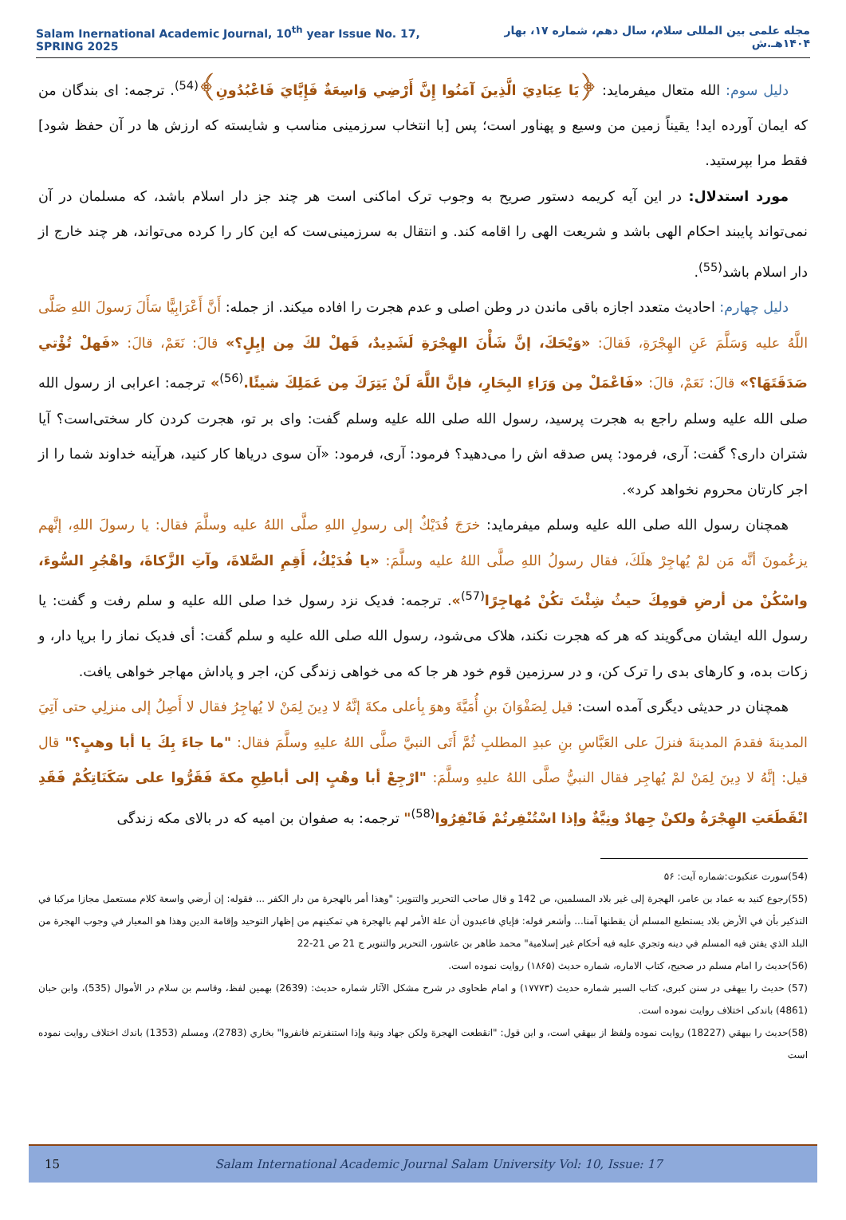Salam Inernational Academic Journal, 10<sup>th</sup> year Issue No. 17, SPRING 2025 مجله علمی بین المللی سلام، سال دهم، شماره ۱۷، بهار ۱۴۰۴هـ.ش
دلیل سوم: الله متعال میفرماید: ﴿يَا عِبَادِيَ الَّذِينَ آمَنُوا إِنَّ أَرْضِي وَاسِعَةٌ فَإِيَّايَ فَاعْبُدُونِ﴾<sup>(54)</sup>. ترجمه: ای بندگان من که ایمان آورده اید! یقیناً زمین من وسیع و پهناور است؛ پس [با انتخاب سرزمینی مناسب و شایسته که ارزش ها در آن حفظ شود] فقط مرا بپرستید.
مورد استدلال: در این آیه کریمه دستور صریح به وجوب ترک اماکنی است هر چند جز دار اسلام باشد، که مسلمان در آن نمی‌تواند پایبند احکام الهی باشد و شریعت الهی را اقامه کند. و انتقال به سرزمینی‌ست که این کار را کرده می‌تواند، هر چند خارج از دار اسلام باشد<sup>(55)</sup>.
دلیل چهارم: احادیث متعدد اجازه باقی ماندن در وطن اصلی و عدم هجرت را افاده میکند. از جمله: أَنَّ أَعْرَابِيًّا سَأَلَ رَسولَ اللهِ صَلَّى اللَّهُ عليه وَسَلَّمَ عَنِ الهِجْرَةِ، فَقالَ: «وَيْحَكَ، إنَّ شَأْنَ الهِجْرَةِ لَشَدِيدٌ، فَهلْ لكَ مِن إبِلٍ؟» قالَ: نَعَمْ، قالَ: «فَهلْ تُؤْتي صَدَقَتَهَا؟» قالَ: نَعَمْ، قالَ: «فَاعْمَلْ مِن وَرَاءِ البِحَارِ، فإنَّ اللَّهَ لَنْ يَتِرَكَ مِن عَمَلِكَ شيئًا.<sup>(56)</sup>» ترجمه: اعرابی از رسول الله صلی الله علیه وسلم راجع به هجرت پرسید، رسول الله صلی الله علیه وسلم گفت: وای بر تو، هجرت کردن کار سختی‌است؟ آیا شتران داری؟ گفت: آری، فرمود: پس صدقه اش را می‌دهید؟ فرمود: آری، فرمود: «آن سوی دریاها کار کنید، هرآینه خداوند شما را از اجر کارتان محروم نخواهد کرد».
همچنان رسول الله صلی الله علیه وسلم میفرماید: خرَجَ فُدَيْكٌ إلى رسولِ اللهِ صلَّى اللهُ عليه وسلَّمَ فقال: يا رسولَ اللهِ، إنَّهم يزعُمونَ أنَّه مَن لمْ يُهاجِرْ هلَكَ، فقال رسولُ اللهِ صلَّى اللهُ عليه وسلَّمَ: «يا فُدَيْكُ، أَقِمِ الصَّلاةَ، وآتِ الزَّكاةَ، واهْجُرِ السُّوءَ، واسْكُنْ من أرضِ قومِكَ حيثُ شِئْتَ تكُنْ مُهاجِرًا<sup>(57)</sup>». ترجمه: فدیک نزد رسول خدا صلی الله علیه و سلم رفت و گفت: یا رسول الله ایشان می‌گویند که هر که هجرت نکند، هلاک می‌شود، رسول الله صلی الله علیه و سلم گفت: أی فدیک نماز را برپا دار، و زکات بده، و کارهای بدی را ترک کن، و در سرزمین قوم خود هر جا که می خواهی زندگی کن، اجر و پاداش مهاجر خواهی یافت.
همچنان در حدیثی دیگری آمده است: قيل لِصَفْوَانَ بنِ أُمَيَّةَ وهوَ بِأعلى مكةَ إنَّهُ لا دِينَ لِمَنْ لا يُهاجِرُ فقال لا أَصِلُ إلى منزلِي حتى آتِيَ المدينةَ فقدمَ المدينةَ فنزلَ على العَبَّاسِ بنِ عبدِ المطلبِ ثُمَّ أَتَى النبيَّ صلَّى اللهُ عليهِ وسلَّمَ فقال: "ما جاءَ بِكَ يا أبا وهبٍ؟" قال قيل: إنَّهُ لا دِينَ لِمَنْ لمْ يُهاجِر فقال النبيُّ صلَّى اللهُ عليهِ وسلَّمَ: "ارْجِعْ أبا وهْبٍ إلى أباطِحِ مكةَ فَقَرُّوا على سَكَنَاتِكُمْ فَقَدِ انْقَطَعَتِ الهِجْرَةُ ولكنْ جِهادٌ ونِيَّةٌ وإذا اسْتُنْفِرتُمْ فَانْفِرُوا<sup>(58)</sup>" ترجمه: به صفوان بن امیه که در بالای مکه زندگی
(54)سورت عنکبوت:شماره آیت: ۵۶
(55)رجوع کنید به عماد بن عامر، الهجرة إلى غير بلاد المسلمين، ص 142 و قال صاحب التحرير والتنوير: "وهذا أمر بالهجرة من دار الكفر ... فقوله: إن أرضي واسعة كلام مستعمل مجازا مركبا في التذكير بأن في الأرض بلاد يستطيع المسلم أن يقطنها آمنا... وأشعر قوله: فإياي فاعبدون أن علة الأمر لهم بالهجرة هي تمكينهم من إظهار التوحيد وإقامة الدين وهذا هو المعيار في وجوب الهجرة من البلد الذي يفتن فيه المسلم في دينه وتجري عليه فيه أحكام غير إسلامية" محمد طاهر بن عاشور، التحرير والتنوير ج 21 ص 21-22
(56)حدیث را امام مسلم در صحیح، کتاب الاماره، شماره حدیث (۱۸۶۵) روایت نموده است.
(57) حدیث را بیهقی در سنن کبری، کتاب السیر شماره حدیث (۱۷۷۷۳) و امام طحاوی در شرح مشكل الآثار شماره حدیث: (2639) بهمین لفظ، وقاسم بن سلام در الأموال (535)، وابن حبان (4861) باندکی اختلاف روایت نموده است.
(58)حدیث را بیهقي (18227) روایت نموده ولفظ از بیهقي است، و این قول: "انقطعت الهجرة ولكن جهاد ونية وإذا استنفرتم فانفروا" بخاري (2783)، ومسلم (1353) باندك اختلاف روایت نموده است
15 Salam International Academic Journal Salam University Vol: 10, Issue: 17